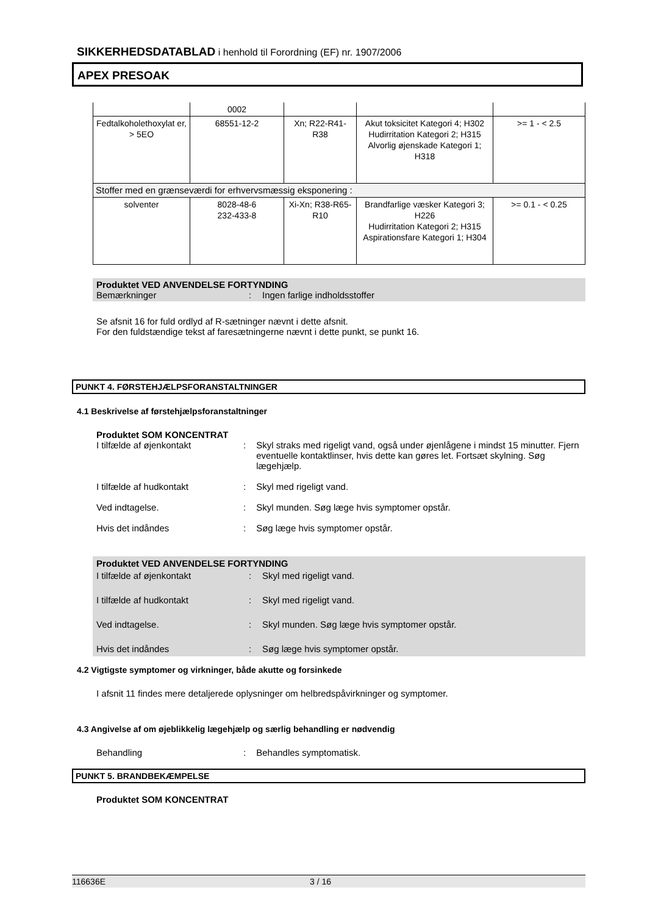SIKKERHEDSDATABLAD i henhold til Forordning (EF) nr. 1907/2006
APEX PRESOAK
| | 0002 | | | |
| Fedtalkoholethoxylat er, > 5EO | 68551-12-2 | Xn; R22-R41-R38 | Akut toksicitet Kategori 4; H302 Hudirritation Kategori 2; H315 Alvorlig øjenskade Kategori 1; H318 | >= 1 - < 2.5 |
| Stoffer med en grænseværdi for erhvervsmæssig eksponering : | | | | |
| solventer | 8028-48-6 232-433-8 | Xi-Xn; R38-R65-R10 | Brandfarlige væsker Kategori 3; H226 Hudirritation Kategori 2; H315 Aspirationsfare Kategori 1; H304 | >= 0.1 - < 0.25 |
Produktet VED ANVENDELSE FORTYNDING
Bemærkninger: Ingen farlige indholdsstoffer
Se afsnit 16 for fuld ordlyd af R-sætninger nævnt i dette afsnit.
For den fuldstændige tekst af faresætningerne nævnt i dette punkt, se punkt 16.
PUNKT 4. FØRSTEHJÆLPSFORANSTALTNINGER
4.1 Beskrivelse af førstehjælpsforanstaltninger
Produktet SOM KONCENTRAT
I tilfælde af øjenkontakt: Skyl straks med rigeligt vand, også under øjenlågene i mindst 15 minutter. Fjern eventuelle kontaktlinser, hvis dette kan gøres let. Fortsæt skylning. Søg lægehjælp.
I tilfælde af hudkontakt: Skyl med rigeligt vand.
Ved indtagelse.: Skyl munden. Søg læge hvis symptomer opstår.
Hvis det indåndes: Søg læge hvis symptomer opstår.
Produktet VED ANVENDELSE FORTYNDING
I tilfælde af øjenkontakt: Skyl med rigeligt vand.
I tilfælde af hudkontakt: Skyl med rigeligt vand.
Ved indtagelse.: Skyl munden. Søg læge hvis symptomer opstår.
Hvis det indåndes: Søg læge hvis symptomer opstår.
4.2 Vigtigste symptomer og virkninger, både akutte og forsinkede
I afsnit 11 findes mere detaljerede oplysninger om helbredspåvirkninger og symptomer.
4.3 Angivelse af om øjeblikkelig lægehjælp og særlig behandling er nødvendig
Behandling: Behandles symptomatisk.
PUNKT 5. BRANDBEKÆMPELSE
Produktet SOM KONCENTRAT
116636E 3 / 16